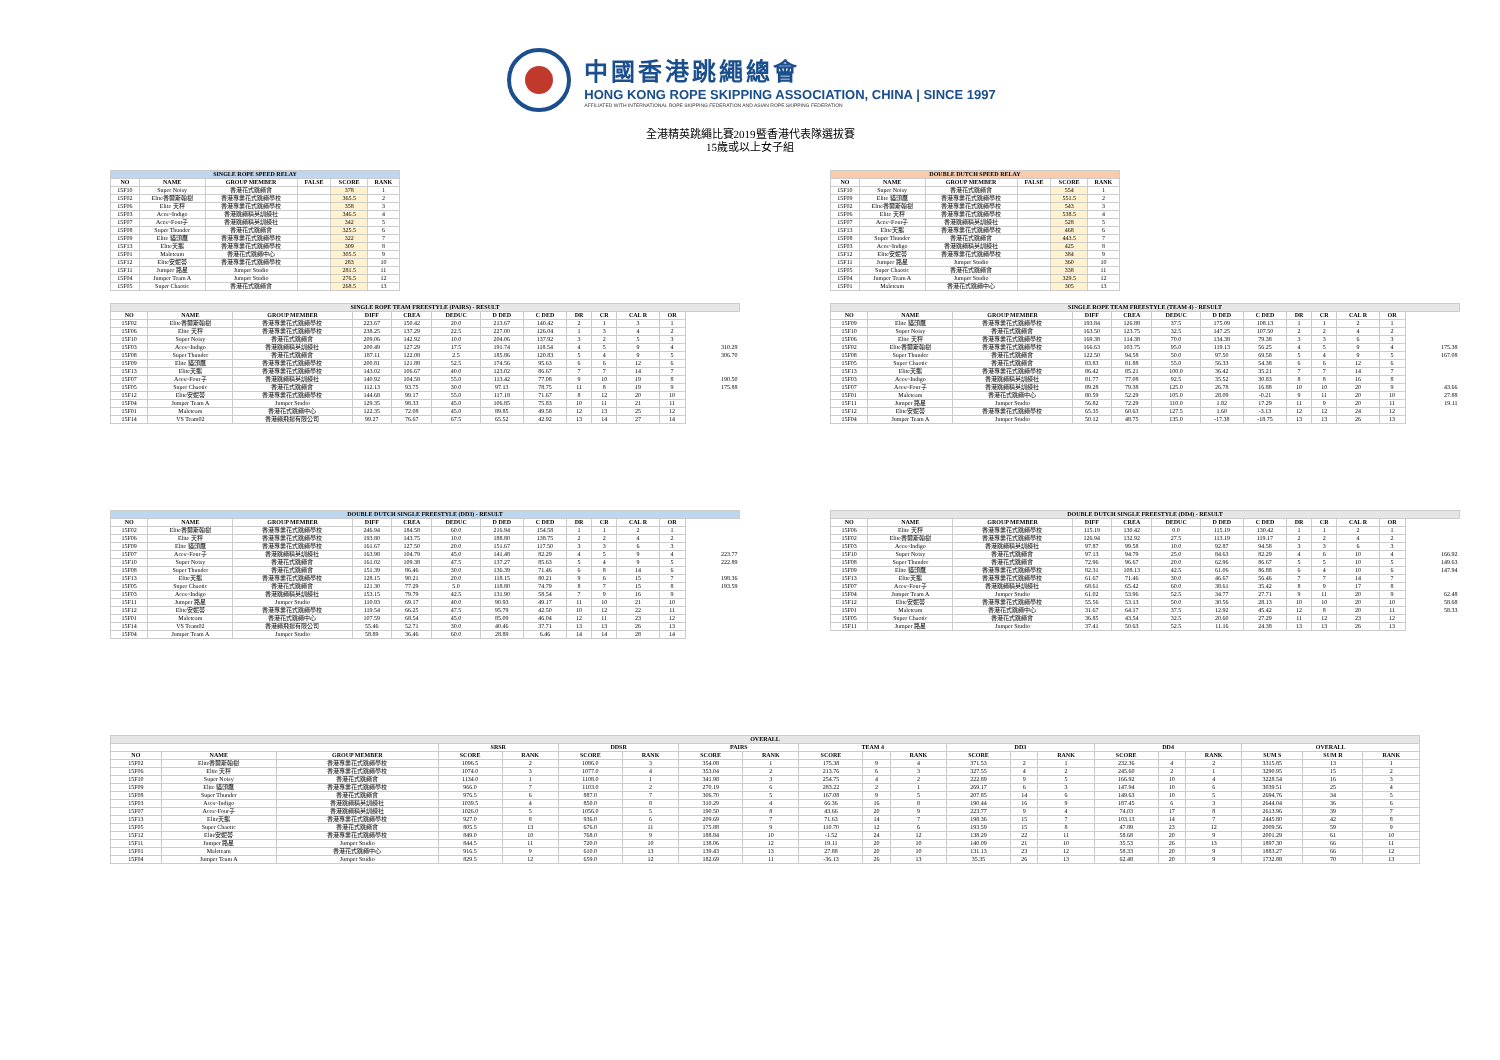中國香港跳繩總會
HONG KONG ROPE SKIPPING ASSOCIATION, CHINA | SINCE 1997
AFFILIATED WITH INTERNATIONAL ROPE SKIPPING FEDERATION AND ASIAN ROPE SKIPPING FEDERATION
全港精英跳繩比賽2019暨香港代表隊選拔賽
15歲或以上女子組
| SINGLE ROPE SPEED RELAY | | | | | |
| --- | --- | --- | --- | --- | --- |
| NO | NAME | GROUP MEMBER | FALSE | SCORE | RANK |
| 15F10 | Super Noisy | 香港花式跳繩會 | | 378 | 1 |
| 15F02 | Elite香爾斯翰樹 | 香港專業花式跳繩學校 | | 365.5 | 2 |
| 15F06 | Elite 天秤 | 香港專業花式跳繩學校 | | 358 | 3 |
| 15F03 | Aces~Indigo | 香港跳繩精英訓練社 | | 346.5 | 4 |
| 15F07 | Aces~Four子 | 香港跳繩精英訓練社 | | 342 | 5 |
| 15F08 | Super Thunder | 香港花式跳繩會 | | 325.5 | 6 |
| 15F09 | Elite 貓頭鷹 | 香港專業花式跳繩學校 | | 322 | 7 |
| 15F13 | Elite天鵝 | 香港專業花式跳繩學校 | | 309 | 8 |
| 15F01 | Maleteam | 香港花式跳繩中心 | | 305.5 | 9 |
| 15F12 | Elite安妮蒂 | 香港專業花式跳繩學校 | | 283 | 10 |
| 15F11 | Jumper 路星 | Jumper Studio | | 281.5 | 11 |
| 15F04 | Jumper Team A | Jumper Studio | | 276.5 | 12 |
| 15F05 | Super Chaotic | 香港花式跳繩會 | | 268.5 | 13 |
| DOUBLE DUTCH SPEED RELAY | | | | | |
| --- | --- | --- | --- | --- | --- |
| NO | NAME | GROUP MEMBER | FALSE | SCORE | RANK |
| 15F10 | Super Noisy | 香港花式跳繩會 | | 554 | 1 |
| 15F09 | Elite 貓頭鷹 | 香港專業花式跳繩學校 | | 551.5 | 2 |
| 15F02 | Elite香爾斯翰樹 | 香港專業花式跳繩學校 | | 543 | 3 |
| 15F06 | Elite 天秤 | 香港專業花式跳繩學校 | | 538.5 | 4 |
| 15F07 | Aces~Four子 | 香港跳繩精英訓練社 | | 528 | 5 |
| 15F13 | Elite天鵝 | 香港專業花式跳繩學校 | | 468 | 6 |
| 15F08 | Super Thunder | 香港花式跳繩會 | | 443.5 | 7 |
| 15F03 | Aces~Indigo | 香港跳繩精英訓練社 | | 425 | 8 |
| 15F12 | Elite安妮蒂 | 香港專業花式跳繩學校 | | 384 | 9 |
| 15F11 | Jumper 路星 | Jumper Studio | | 360 | 10 |
| 15F05 | Super Chaotic | 香港花式跳繩會 | | 338 | 11 |
| 15F04 | Jumper Team A | Jumper Studio | | 329.5 | 12 |
| 15F01 | Maleteam | 香港花式跳繩中心 | | 305 | 13 |
| SINGLE ROPE TEAM FREESTYLE (PAIRS) - RESULT | | | | | | | | | | | | |
| --- | --- | --- | --- | --- | --- | --- | --- | --- | --- | --- | --- | --- |
| NO | NAME | GROUP MEMBER | DIFF | CREA | DEDUC | D DED | C DED | DR | CR | CAL R | OR | |
| 15F02 | Elite香爾斯翰樹 | 香港專業花式跳繩學校 | 223.67 | 150.42 | 20.0 | 213.67 | 140.42 | 2 | 1 | 3 | 1 | |
| 15F06 | Elite 天秤 | 香港專業花式跳繩學校 | 238.25 | 137.29 | 22.5 | 227.00 | 126.04 | 1 | 3 | 4 | 2 | |
| 15F10 | Super Noisy | 香港花式跳繩會 | 209.06 | 142.92 | 10.0 | 204.06 | 137.92 | 3 | 2 | 5 | 3 | |
| 15F03 | Aces~Indigo | 香港跳繩精英訓練社 | 200.49 | 127.29 | 17.5 | 191.74 | 118.54 | 4 | 5 | 9 | 4 | 310.29 |
| 15F08 | Super Thunder | 香港花式跳繩會 | 187.11 | 122.08 | 2.5 | 185.86 | 120.83 | 5 | 4 | 9 | 5 | 306.70 |
| 15F09 | Elite 貓頭鷹 | 香港專業花式跳繩學校 | 200.81 | 121.88 | 52.5 | 174.56 | 95.63 | 6 | 6 | 12 | 6 | |
| 15F13 | Elite天鵝 | 香港專業花式跳繩學校 | 143.02 | 106.67 | 40.0 | 123.02 | 86.67 | 7 | 7 | 14 | 7 | |
| 15F07 | Aces~Four子 | 香港跳繩精英訓練社 | 140.92 | 104.58 | 55.0 | 113.42 | 77.08 | 9 | 10 | 19 | 8 | 190.50 |
| 15F05 | Super Chaotic | 香港花式跳繩會 | 112.13 | 93.75 | 30.0 | 97.13 | 78.75 | 11 | 8 | 19 | 9 | 175.88 |
| 15F12 | Elite安妮蒂 | 香港專業花式跳繩學校 | 144.68 | 99.17 | 55.0 | 117.18 | 71.67 | 8 | 12 | 20 | 10 | |
| 15F04 | Jumper Team A | Jumper Studio | 129.35 | 98.33 | 45.0 | 106.85 | 75.83 | 10 | 11 | 21 | 11 | |
| 15F01 | Maleteam | 香港花式跳繩中心 | 122.35 | 72.08 | 45.0 | 89.85 | 49.58 | 12 | 13 | 25 | 12 | |
| 15F14 | VS Team02 | 香港繩飛揚有限公司 | 99.27 | 76.67 | 67.5 | 65.52 | 42.92 | 13 | 14 | 27 | 14 | |
| SINGLE ROPE TEAM FREESTYLE (TEAM 4) - RESULT | | | | | | | | | | | | |
| --- | --- | --- | --- | --- | --- | --- | --- | --- | --- | --- | --- | --- |
| NO | NAME | GROUP MEMBER | DIFF | CREA | DEDUC | D DED | C DED | DR | CR | CAL R | OR | |
| 15F09 | Elite 貓頭鷹 | 香港專業花式跳繩學校 | 193.84 | 126.88 | 37.5 | 175.09 | 108.13 | 1 | 1 | 2 | 1 | |
| 15F10 | Super Noisy | 香港花式跳繩會 | 163.50 | 123.75 | 32.5 | 147.25 | 107.50 | 2 | 2 | 4 | 2 | |
| 15F06 | Elite 天秤 | 香港專業花式跳繩學校 | 169.38 | 114.38 | 70.0 | 134.38 | 79.38 | 3 | 3 | 6 | 3 | |
| 15F02 | Elite香爾斯翰樹 | 香港專業花式跳繩學校 | 166.63 | 103.75 | 95.0 | 119.13 | 56.25 | 4 | 5 | 9 | 4 | 175.38 |
| 15F08 | Super Thunder | 香港花式跳繩會 | 122.50 | 94.58 | 50.0 | 97.50 | 69.58 | 5 | 4 | 9 | 5 | 167.08 |
| 15F05 | Super Chaotic | 香港花式跳繩會 | 83.83 | 81.88 | 55.0 | 56.33 | 54.38 | 6 | 6 | 12 | 6 | |
| 15F13 | Elite天鵝 | 香港專業花式跳繩學校 | 86.42 | 85.21 | 100.0 | 36.42 | 35.21 | 7 | 7 | 14 | 7 | |
| 15F03 | Aces~Indigo | 香港跳繩精英訓練社 | 81.77 | 77.08 | 92.5 | 35.52 | 30.83 | 8 | 8 | 16 | 8 | |
| 15F07 | Aces~Four子 | 香港跳繩精英訓練社 | 89.28 | 79.38 | 125.0 | 26.78 | 16.88 | 10 | 10 | 20 | 9 | 43.66 |
| 15F01 | Maleteam | 香港花式跳繩中心 | 80.59 | 52.29 | 105.0 | 28.09 | -0.21 | 9 | 11 | 20 | 10 | 27.88 |
| 15F11 | Jumper 路星 | Jumper Studio | 56.82 | 72.29 | 110.0 | 1.82 | 17.29 | 11 | 9 | 20 | 11 | 19.11 |
| 15F12 | Elite安妮蒂 | 香港專業花式跳繩學校 | 65.35 | 60.63 | 127.5 | 1.60 | -3.13 | 12 | 12 | 24 | 12 | |
| 15F04 | Jumper Team A | Jumper Studio | 50.12 | 48.75 | 135.0 | -17.38 | -18.75 | 13 | 13 | 26 | 13 | |
| DOUBLE DUTCH SINGLE FREESTYLE (DD3) - RESULT | | | | | | | | | | | | |
| --- | --- | --- | --- | --- | --- | --- | --- | --- | --- | --- | --- | --- |
| NO | NAME | GROUP MEMBER | DIFF | CREA | DEDUC | D DED | C DED | DR | CR | CAL R | OR | |
| 15F02 | Elite香爾斯翰樹 | 香港專業花式跳繩學校 | 246.94 | 184.58 | 60.0 | 216.94 | 154.58 | 1 | 1 | 2 | 1 | |
| 15F06 | Elite 天秤 | 香港專業花式跳繩學校 | 193.80 | 143.75 | 10.0 | 188.80 | 138.75 | 2 | 2 | 4 | 2 | |
| 15F09 | Elite 貓頭鷹 | 香港專業花式跳繩學校 | 161.67 | 127.50 | 20.0 | 151.67 | 117.50 | 3 | 3 | 6 | 3 | |
| 15F07 | Aces~Four子 | 香港跳繩精英訓練社 | 163.98 | 104.79 | 45.0 | 141.48 | 82.29 | 4 | 5 | 9 | 4 | 223.77 |
| 15F10 | Super Noisy | 香港花式跳繩會 | 161.02 | 109.38 | 47.5 | 137.27 | 85.63 | 5 | 4 | 9 | 5 | 222.89 |
| 15F08 | Super Thunder | 香港花式跳繩會 | 151.39 | 86.46 | 30.0 | 136.39 | 71.46 | 6 | 8 | 14 | 6 | |
| 15F13 | Elite天鵝 | 香港專業花式跳繩學校 | 128.15 | 90.21 | 20.0 | 118.15 | 80.21 | 9 | 6 | 15 | 7 | 198.36 |
| 15F05 | Super Chaotic | 香港花式跳繩會 | 121.30 | 77.29 | 5.0 | 118.80 | 74.79 | 8 | 7 | 15 | 8 | 193.59 |
| 15F03 | Aces~Indigo | 香港跳繩精英訓練社 | 153.15 | 79.79 | 42.5 | 131.90 | 58.54 | 7 | 9 | 16 | 9 | |
| 15F11 | Jumper 路星 | Jumper Studio | 110.93 | 69.17 | 40.0 | 90.93 | 49.17 | 11 | 10 | 21 | 10 | |
| 15F12 | Elite安妮蒂 | 香港專業花式跳繩學校 | 119.54 | 66.25 | 47.5 | 95.79 | 42.50 | 10 | 12 | 22 | 11 | |
| 15F01 | Maleteam | 香港花式跳繩中心 | 107.59 | 68.54 | 45.0 | 85.09 | 46.04 | 12 | 11 | 23 | 12 | |
| 15F14 | VS Team02 | 香港繩飛揚有限公司 | 55.46 | 52.71 | 30.0 | 40.46 | 37.71 | 13 | 13 | 26 | 13 | |
| 15F04 | Jumper Team A | Jumper Studio | 58.89 | 36.46 | 60.0 | 28.89 | 6.46 | 14 | 14 | 28 | 14 | |
| DOUBLE DUTCH SINGLE FREESTYLE (DD4) - RESULT | | | | | | | | | | | | |
| --- | --- | --- | --- | --- | --- | --- | --- | --- | --- | --- | --- | --- |
| NO | NAME | GROUP MEMBER | DIFF | CREA | DEDUC | D DED | C DED | DR | CR | CAL R | OR | |
| 15F06 | Elite 天秤 | 香港專業花式跳繩學校 | 115.19 | 130.42 | 0.0 | 115.19 | 130.42 | 1 | 1 | 2 | 1 | |
| 15F02 | Elite香爾斯翰樹 | 香港專業花式跳繩學校 | 126.94 | 132.92 | 27.5 | 113.19 | 119.17 | 2 | 2 | 4 | 2 | |
| 15F03 | Aces~Indigo | 香港跳繩精英訓練社 | 97.87 | 99.58 | 10.0 | 92.87 | 94.58 | 3 | 3 | 6 | 3 | |
| 15F10 | Super Noisy | 香港花式跳繩會 | 97.13 | 94.79 | 25.0 | 84.63 | 82.29 | 4 | 6 | 10 | 4 | 166.92 |
| 15F08 | Super Thunder | 香港花式跳繩會 | 72.96 | 96.67 | 20.0 | 62.96 | 86.67 | 5 | 5 | 10 | 5 | 149.63 |
| 15F09 | Elite 貓頭鷹 | 香港專業花式跳繩學校 | 82.31 | 108.13 | 42.5 | 61.06 | 86.88 | 6 | 4 | 10 | 6 | 147.94 |
| 15F13 | Elite天鵝 | 香港專業花式跳繩學校 | 61.67 | 71.46 | 30.0 | 46.67 | 56.46 | 7 | 7 | 14 | 7 | |
| 15F07 | Aces~Four子 | 香港跳繩精英訓練社 | 68.61 | 65.42 | 60.0 | 38.61 | 35.42 | 8 | 9 | 17 | 8 | |
| 15F04 | Jumper Team A | Jumper Studio | 61.02 | 53.96 | 52.5 | 34.77 | 27.71 | 9 | 11 | 20 | 9 | 62.48 |
| 15F12 | Elite安妮蒂 | 香港專業花式跳繩學校 | 55.56 | 53.13 | 50.0 | 30.56 | 28.13 | 10 | 10 | 20 | 10 | 58.68 |
| 15F01 | Maleteam | 香港花式跳繩中心 | 31.67 | 64.17 | 37.5 | 12.92 | 45.42 | 12 | 8 | 20 | 11 | 58.33 |
| 15F05 | Super Chaotic | 香港花式跳繩會 | 36.85 | 43.54 | 32.5 | 20.60 | 27.29 | 11 | 12 | 23 | 12 | |
| 15F11 | Jumper 路星 | Jumper Studio | 37.41 | 50.63 | 52.5 | 11.16 | 24.38 | 13 | 13 | 26 | 13 | |
| OVERALL | | | | | | | | | | | | | | | | | | | | |
| --- | --- | --- | --- | --- | --- | --- | --- | --- | --- | --- | --- | --- | --- | --- | --- | --- | --- | --- | --- | --- |
| | | | SRSR | | DDSR | | PAIRS | | TEAM 4 | | | DD3 | | | DD4 | | | OVERALL | | |
| NO | NAME | GROUP MEMBER | SCORE | RANK | SCORE | RANK | SCORE | RANK | SCORE | | RANK | SCORE | | RANK | SCORE | | RANK | SUM S | SUM R | RANK |
| 15F02 | Elite香爾斯翰樹 | 香港專業花式跳繩學校 | 1096.5 | 2 | 1086.0 | 3 | 354.08 | 1 | 175.38 | 9 | 4 | 371.53 | 2 | 1 | 232.36 | 4 | 2 | 3315.85 | 13 | 1 |
| 15F06 | Elite 天秤 | 香港專業花式跳繩學校 | 1074.0 | 3 | 1077.0 | 4 | 353.04 | 2 | 213.76 | 6 | 3 | 327.55 | 4 | 2 | 245.60 | 2 | 1 | 3290.95 | 15 | 2 |
| 15F10 | Super Noisy | 香港花式跳繩會 | 1134.0 | 1 | 1108.0 | 1 | 341.98 | 3 | 254.75 | 4 | 2 | 222.89 | 9 | 5 | 166.92 | 10 | 4 | 3228.54 | 16 | 3 |
| 15F09 | Elite 貓頭鷹 | 香港專業花式跳繩學校 | 966.0 | 7 | 1103.0 | 2 | 270.19 | 6 | 283.22 | 2 | 1 | 269.17 | 6 | 3 | 147.94 | 10 | 6 | 3039.51 | 25 | 4 |
| 15F08 | Super Thunder | 香港花式跳繩會 | 976.5 | 6 | 887.0 | 7 | 306.70 | 5 | 167.08 | 9 | 5 | 207.85 | 14 | 6 | 149.63 | 10 | 5 | 2694.76 | 34 | 5 |
| 15F03 | Aces~Indigo | 香港跳繩精英訓練社 | 1039.5 | 4 | 850.0 | 8 | 310.29 | 4 | 66.36 | 16 | 8 | 190.44 | 16 | 9 | 187.45 | 6 | 3 | 2644.04 | 36 | 6 |
| 15F07 | Aces~Four子 | 香港跳繩精英訓練社 | 1026.0 | 5 | 1056.0 | 5 | 190.50 | 8 | 43.66 | 20 | 9 | 223.77 | 9 | 4 | 74.03 | 17 | 8 | 2613.96 | 39 | 7 |
| 15F13 | Elite天鵝 | 香港專業花式跳繩學校 | 927.0 | 8 | 936.0 | 6 | 209.69 | 7 | 71.63 | 14 | 7 | 198.36 | 15 | 7 | 103.13 | 14 | 7 | 2445.80 | 42 | 8 |
| 15F05 | Super Chaotic | 香港花式跳繩會 | 805.5 | 13 | 676.0 | 11 | 175.88 | 9 | 110.70 | 12 | 6 | 193.59 | 15 | 8 | 47.89 | 23 | 12 | 2009.56 | 59 | 9 |
| 15F12 | Elite安妮蒂 | 香港專業花式跳繩學校 | 849.0 | 10 | 768.0 | 9 | 188.84 | 10 | -1.52 | 24 | 12 | 138.29 | 22 | 11 | 58.68 | 20 | 9 | 2001.29 | 61 | 10 |
| 15F11 | Jumper 路星 | Jumper Studio | 844.5 | 11 | 720.0 | 10 | 138.06 | 12 | 19.11 | 20 | 10 | 140.09 | 21 | 10 | 35.53 | 26 | 13 | 1897.30 | 66 | 11 |
| 15F01 | Maleteam | 香港花式跳繩中心 | 916.5 | 9 | 610.0 | 13 | 139.43 | 13 | 27.88 | 20 | 10 | 131.13 | 23 | 12 | 58.33 | 20 | 9 | 1883.27 | 66 | 12 |
| 15F04 | Jumper Team A | Jumper Studio | 829.5 | 12 | 659.0 | 12 | 182.69 | 11 | -36.13 | 26 | 13 | 35.35 | 26 | 13 | 62.48 | 20 | 9 | 1732.88 | 70 | 13 |